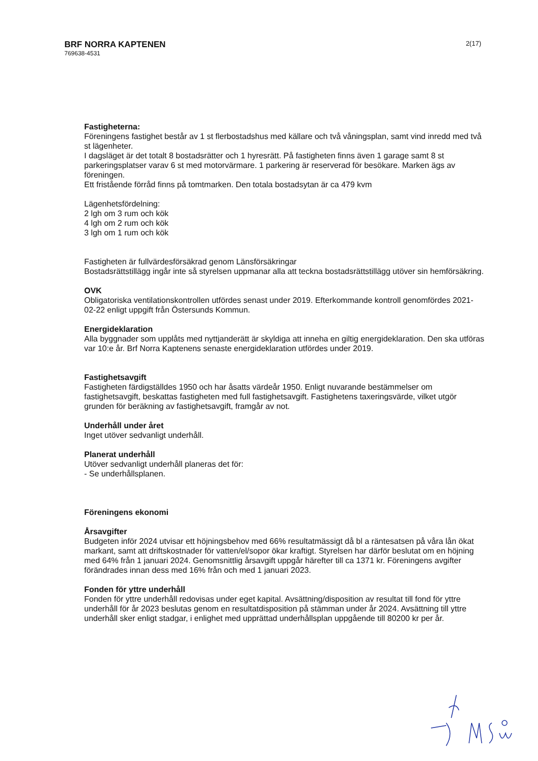BRF NORRA KAPTENEN
769638-4531
2(17)
Fastigheterna:
Föreningens fastighet består av 1 st flerbostadshus med källare och två våningsplan, samt vind inredd med två st lägenheter.
I dagsläget är det totalt 8 bostadsrätter och 1 hyresrätt. På fastigheten finns även 1 garage samt 8 st parkeringsplatser varav 6 st med motorvärmare. 1 parkering är reserverad för besökare. Marken ägs av föreningen.
Ett fristående förråd finns på tomtmarken. Den totala bostadsytan är ca 479 kvm
Lägenhetsfördelning:
2 lgh om 3 rum och kök
4 lgh om 2 rum och kök
3 lgh om 1 rum och kök
Fastigheten är fullvärdesförsäkrad genom Länsförsäkringar
Bostadsrättstillägg ingår inte så styrelsen uppmanar alla att teckna bostadsrättstillägg utöver sin hemförsäkring.
OVK
Obligatoriska ventilationskontrollen utfördes senast under 2019. Efterkommande kontroll genomfördes 2021-02-22 enligt uppgift från Östersunds Kommun.
Energideklaration
Alla byggnader som upplåts med nyttjanderätt är skyldiga att inneha en giltig energideklaration. Den ska utföras var 10:e år. Brf Norra Kaptenens senaste energideklaration utfördes under 2019.
Fastighetsavgift
Fastigheten färdigställdes 1950 och har åsatts värdeår 1950. Enligt nuvarande bestämmelser om fastighetsavgift, beskattas fastigheten med full fastighetsavgift. Fastighetens taxeringsvärde, vilket utgör grunden för beräkning av fastighetsavgift, framgår av not.
Underhåll under året
Inget utöver sedvanligt underhåll.
Planerat underhåll
Utöver sedvanligt underhåll planeras det för:
- Se underhållsplanen.
Föreningens ekonomi
Årsavgifter
Budgeten inför 2024 utvisar ett höjningsbehov med 66% resultatmässigt då bl a räntesatsen på våra lån ökat markant, samt att driftskostnader för vatten/el/sopor ökar kraftigt. Styrelsen har därför beslutat om en höjning med 64% från 1 januari 2024. Genomsnittlig årsavgift uppgår härefter till ca 1371 kr. Föreningens avgifter förändrades innan dess med 16% från och med 1 januari 2023.
Fonden för yttre underhåll
Fonden för yttre underhåll redovisas under eget kapital. Avsättning/disposition av resultat till fond för yttre underhåll för år 2023 beslutas genom en resultatdisposition på stämman under år 2024. Avsättning till yttre underhåll sker enligt stadgar, i enlighet med upprättad underhållsplan uppgående till 80200 kr per år.